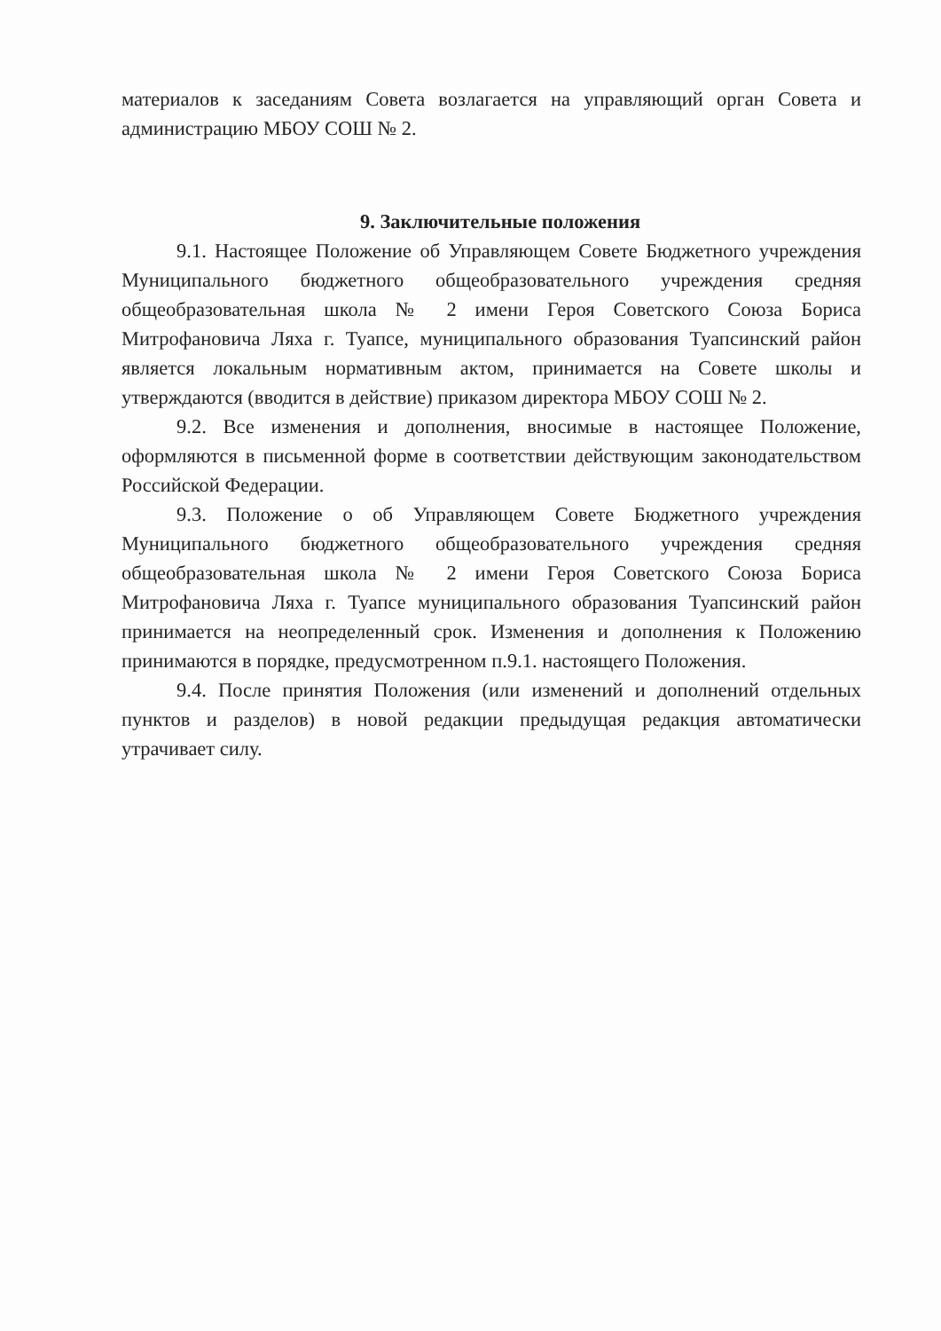материалов к заседаниям Совета возлагается на управляющий орган Совета и администрацию МБОУ СОШ № 2.
9. Заключительные положения
9.1. Настоящее Положение об Управляющем Совете Бюджетного учреждения Муниципального бюджетного общеобразовательного учреждения средняя общеобразовательная школа № 2 имени Героя Советского Союза Бориса Митрофановича Ляха г. Туапсе, муниципального образования Туапсинский район является локальным нормативным актом, принимается на Совете школы и утверждаются (вводится в действие) приказом директора МБОУ СОШ № 2.
9.2. Все изменения и дополнения, вносимые в настоящее Положение, оформляются в письменной форме в соответствии действующим законодательством Российской Федерации.
9.3. Положение о об Управляющем Совете Бюджетного учреждения Муниципального бюджетного общеобразовательного учреждения средняя общеобразовательная школа № 2 имени Героя Советского Союза Бориса Митрофановича Ляха г. Туапсе муниципального образования Туапсинский район принимается на неопределенный срок. Изменения и дополнения к Положению принимаются в порядке, предусмотренном п.9.1. настоящего Положения.
9.4. После принятия Положения (или изменений и дополнений отдельных пунктов и разделов) в новой редакции предыдущая редакция автоматически утрачивает силу.